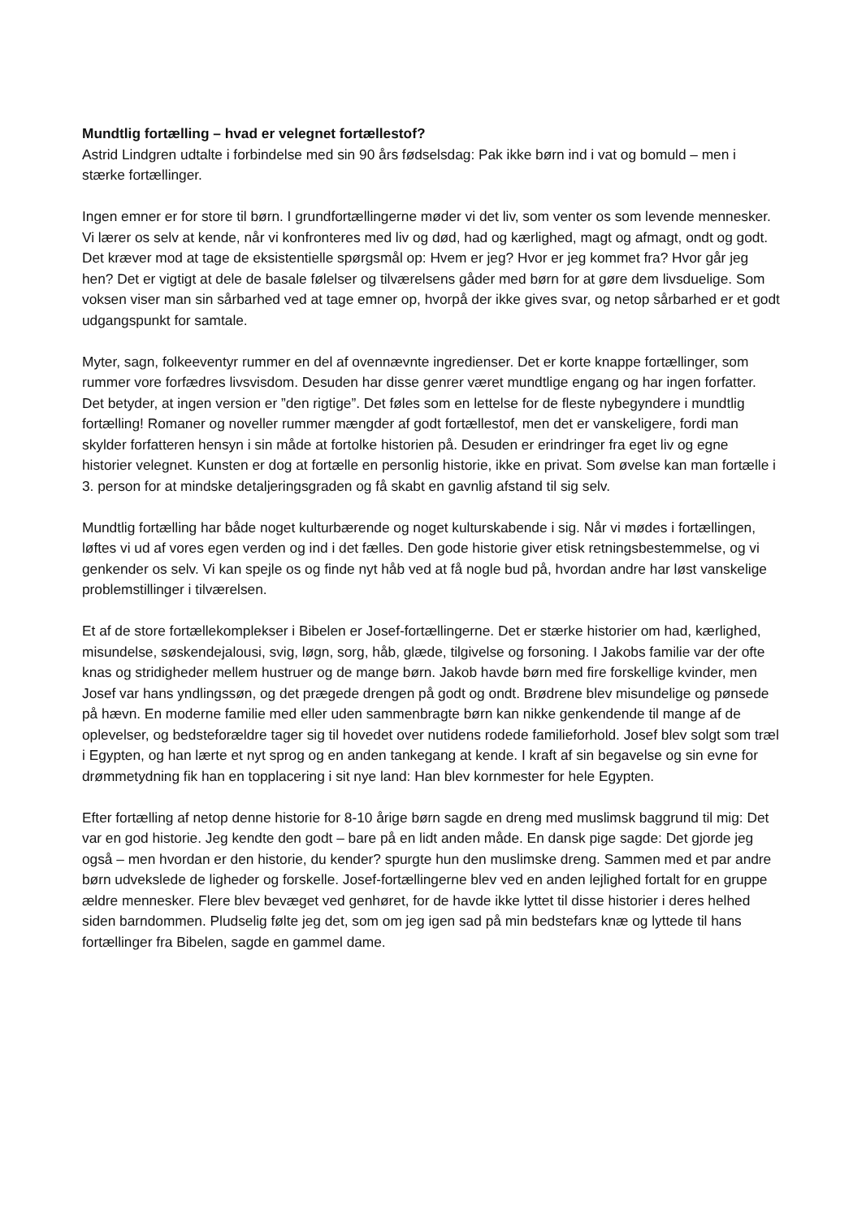Mundtlig fortælling – hvad er velegnet fortællestof?
Astrid Lindgren udtalte i forbindelse med sin 90 års fødselsdag: Pak ikke børn ind i vat og bomuld – men i stærke fortællinger.
Ingen emner er for store til børn. I grundfortællingerne møder vi det liv, som venter os som levende mennesker. Vi lærer os selv at kende, når vi konfronteres med liv og død, had og kærlighed, magt og afmagt, ondt og godt. Det kræver mod at tage de eksistentielle spørgsmål op: Hvem er jeg? Hvor er jeg kommet fra? Hvor går jeg hen? Det er vigtigt at dele de basale følelser og tilværelsens gåder med børn for at gøre dem livsduelige. Som voksen viser man sin sårbarhed ved at tage emner op, hvorpå der ikke gives svar, og netop sårbarhed er et godt udgangspunkt for samtale.
Myter, sagn, folkeeventyr rummer en del af ovennævnte ingredienser. Det er korte knappe fortællinger, som rummer vore forfædres livsvisdom. Desuden har disse genrer været mundtlige engang og har ingen forfatter. Det betyder, at ingen version er ”den rigtige”. Det føles som en lettelse for de fleste nybegyndere i mundtlig fortælling! Romaner og noveller rummer mængder af godt fortællestof, men det er vanskeligere, fordi man skylder forfatteren hensyn i sin måde at fortolke historien på. Desuden er erindringer fra eget liv og egne historier velegnet. Kunsten er dog at fortælle en personlig historie, ikke en privat. Som øvelse kan man fortælle i 3. person for at mindske detaljeringsgraden og få skabt en gavnlig afstand til sig selv.
Mundtlig fortælling har både noget kulturbærende og noget kulturskabende i sig. Når vi mødes i fortællingen, løftes vi ud af vores egen verden og ind i det fælles. Den gode historie giver etisk retningsbestemmelse, og vi genkender os selv. Vi kan spejle os og finde nyt håb ved at få nogle bud på, hvordan andre har løst vanskelige problemstillinger i tilværelsen.
Et af de store fortællekomplekser i Bibelen er Josef-fortællingerne. Det er stærke historier om had, kærlighed, misundelse, søskendejalousi, svig, løgn, sorg, håb, glæde, tilgivelse og forsoning. I Jakobs familie var der ofte knas og stridigheder mellem hustruer og de mange børn. Jakob havde børn med fire forskellige kvinder, men Josef var hans yndlingssøn, og det prægede drengen på godt og ondt. Brødrene blev misundelige og pønsede på hævn. En moderne familie med eller uden sammenbragte børn kan nikke genkendende til mange af de oplevelser, og bedsteforældre tager sig til hovedet over nutidens rodede familieforhold. Josef blev solgt som træl i Egypten, og han lærte et nyt sprog og en anden tankegang at kende. I kraft af sin begavelse og sin evne for drømmetydning fik han en topplacering i sit nye land: Han blev kornmester for hele Egypten.
Efter fortælling af netop denne historie for 8-10 årige børn sagde en dreng med muslimsk baggrund til mig: Det var en god historie. Jeg kendte den godt – bare på en lidt anden måde. En dansk pige sagde: Det gjorde jeg også – men hvordan er den historie, du kender? spurgte hun den muslimske dreng. Sammen med et par andre børn udvekslede de ligheder og forskelle. Josef-fortællingerne blev ved en anden lejlighed fortalt for en gruppe ældre mennesker. Flere blev bevæget ved genhøret, for de havde ikke lyttet til disse historier i deres helhed siden barndommen. Pludselig følte jeg det, som om jeg igen sad på min bedstefars knæ og lyttede til hans fortællinger fra Bibelen, sagde en gammel dame.